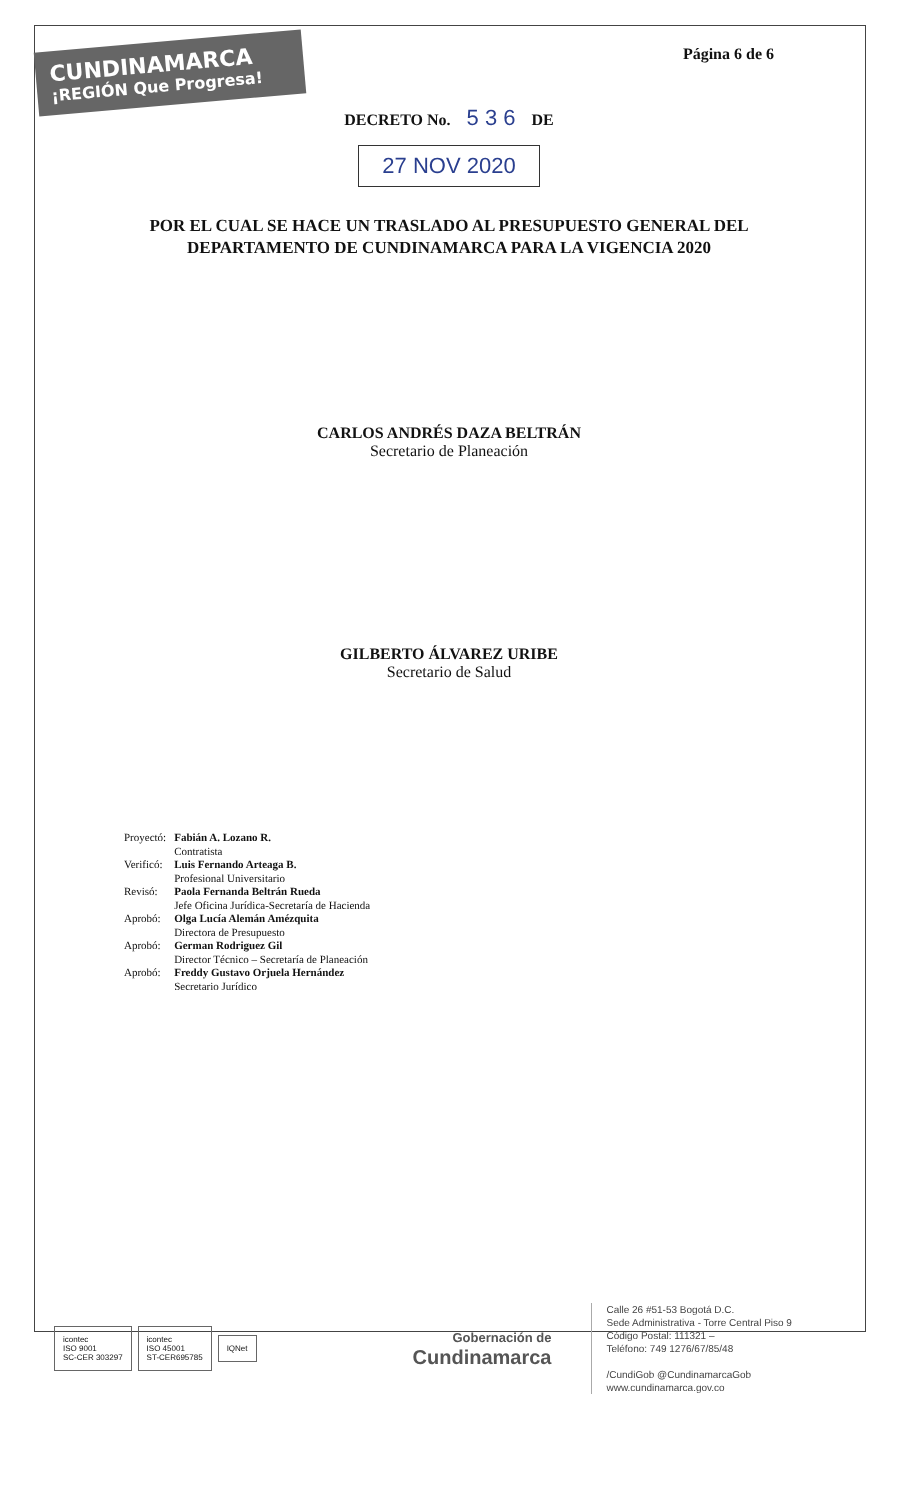CUNDINAMARCA
¡REGIÓN Que Progresa!
Página 6 de 6
DECRETO No. 5 3 6 DE
27 NOV 2020
POR EL CUAL SE HACE UN TRASLADO AL PRESUPUESTO GENERAL DEL
DEPARTAMENTO DE CUNDINAMARCA PARA LA VIGENCIA 2020
CARLOS ANDRÉS DAZA BELTRÁN
Secretario de Planeación
GILBERTO ÁLVAREZ URIBE
Secretario de Salud
| Proyectó: | Fabián A. Lozano R. Contratista |
| Verificó: | Luis Fernando Arteaga B. Profesional Universitario |
| Revisó: | Paola Fernanda Beltrán Rueda Jefe Oficina Jurídica-Secretaría de Hacienda |
| Aprobó: | Olga Lucía Alemán Amézquita Directora de Presupuesto |
| Aprobó: | German Rodriguez Gil Director Técnico – Secretaría de Planeación |
| Aprobó: | Freddy Gustavo Orjuela Hernández Secretario Jurídico |
icontec
ISO 9001
SC-CER 303297
icontec
ISO 45001
ST-CER695785
IQNet
Gobernación de
Cundinamarca
Calle 26 #51-53 Bogotá D.C.
Sede Administrativa - Torre Central Piso 9
Código Postal: 111321 –
Teléfono: 749 1276/67/85/48
/CundiGob @CundinamarcaGob
www.cundinamarca.gov.co